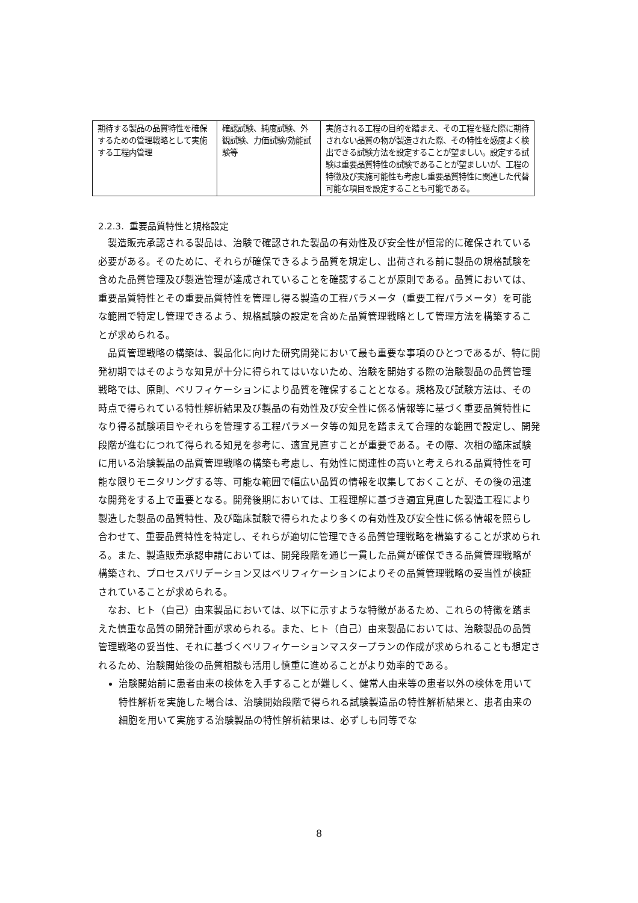| 期待する製品の品質特性を確保するための管理戦略として実施する工程内管理 | 確認試験、純度試験、外観試験、力価試験/効能試験等 | 実施される工程の目的を踏まえ、その工程を経た際に期待されない品質の物が製造された際、その特性を感度よく検出できる試験方法を設定することが望ましい。設定する試験は重要品質特性の試験であることが望ましいが、工程の特徴及び実施可能性も考慮し重要品質特性に関連した代替可能な項目を設定することも可能である。 |
2.2.3. 重要品質特性と規格設定
製造販売承認される製品は、治験で確認された製品の有効性及び安全性が恒常的に確保されている必要がある。そのために、それらが確保できるよう品質を規定し、出荷される前に製品の規格試験を含めた品質管理及び製造管理が達成されていることを確認することが原則である。品質においては、重要品質特性とその重要品質特性を管理し得る製造の工程パラメータ（重要工程パラメータ）を可能な範囲で特定し管理できるよう、規格試験の設定を含めた品質管理戦略として管理方法を構築することが求められる。
品質管理戦略の構築は、製品化に向けた研究開発において最も重要な事項のひとつであるが、特に開発初期ではそのような知見が十分に得られてはいないため、治験を開始する際の治験製品の品質管理戦略では、原則、ベリフィケーションにより品質を確保することとなる。規格及び試験方法は、その時点で得られている特性解析結果及び製品の有効性及び安全性に係る情報等に基づく重要品質特性になり得る試験項目やそれらを管理する工程パラメータ等の知見を踏まえて合理的な範囲で設定し、開発段階が進むにつれて得られる知見を参考に、適宜見直すことが重要である。その際、次相の臨床試験に用いる治験製品の品質管理戦略の構築も考慮し、有効性に関連性の高いと考えられる品質特性を可能な限りモニタリングする等、可能な範囲で幅広い品質の情報を収集しておくことが、その後の迅速な開発をする上で重要となる。開発後期においては、工程理解に基づき適宜見直した製造工程により製造した製品の品質特性、及び臨床試験で得られたより多くの有効性及び安全性に係る情報を照らし合わせて、重要品質特性を特定し、それらが適切に管理できる品質管理戦略を構築することが求められる。また、製造販売承認申請においては、開発段階を通じ一貫した品質が確保できる品質管理戦略が構築され、プロセスバリデーション又はベリフィケーションによりその品質管理戦略の妥当性が検証されていることが求められる。
なお、ヒト（自己）由来製品においては、以下に示すような特徴があるため、これらの特徴を踏まえた慎重な品質の開発計画が求められる。また、ヒト（自己）由来製品においては、治験製品の品質管理戦略の妥当性、それに基づくベリフィケーションマスタープランの作成が求められることも想定されるため、治験開始後の品質相談も活用し慎重に進めることがより効率的である。
治験開始前に患者由来の検体を入手することが難しく、健常人由来等の患者以外の検体を用いて特性解析を実施した場合は、治験開始段階で得られる試験製造品の特性解析結果と、患者由来の細胞を用いて実施する治験製品の特性解析結果は、必ずしも同等でな
8